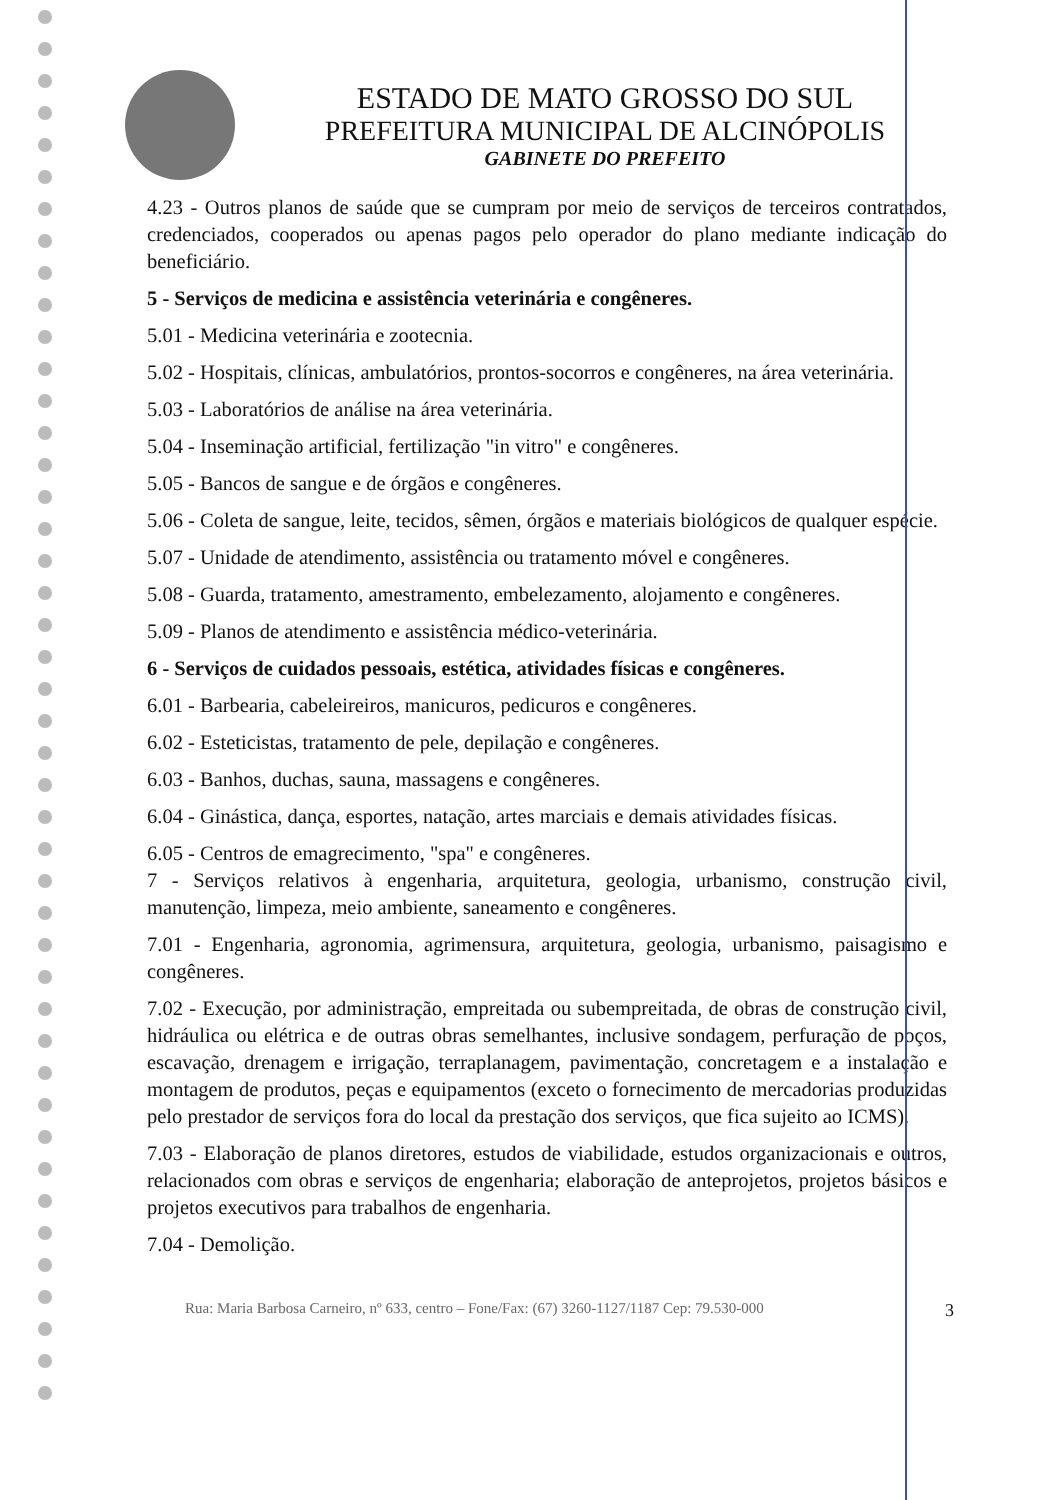ESTADO DE MATO GROSSO DO SUL
PREFEITURA MUNICIPAL DE ALCINÓPOLIS
GABINETE DO PREFEITO
4.23 - Outros planos de saúde que se cumpram por meio de serviços de terceiros contratados, credenciados, cooperados ou apenas pagos pelo operador do plano mediante indicação do beneficiário.
5 - Serviços de medicina e assistência veterinária e congêneres.
5.01 - Medicina veterinária e zootecnia.
5.02 - Hospitais, clínicas, ambulatórios, prontos-socorros e congêneres, na área veterinária.
5.03 - Laboratórios de análise na área veterinária.
5.04 - Inseminação artificial, fertilização "in vitro" e congêneres.
5.05 - Bancos de sangue e de órgãos e congêneres.
5.06 - Coleta de sangue, leite, tecidos, sêmen, órgãos e materiais biológicos de qualquer espécie.
5.07 - Unidade de atendimento, assistência ou tratamento móvel e congêneres.
5.08 - Guarda, tratamento, amestramento, embelezamento, alojamento e congêneres.
5.09 - Planos de atendimento e assistência médico-veterinária.
6 - Serviços de cuidados pessoais, estética, atividades físicas e congêneres.
6.01 - Barbearia, cabeleireiros, manicuros, pedicuros e congêneres.
6.02 - Esteticistas, tratamento de pele, depilação e congêneres.
6.03 - Banhos, duchas, sauna, massagens e congêneres.
6.04 - Ginástica, dança, esportes, natação, artes marciais e demais atividades físicas.
6.05 - Centros de emagrecimento, "spa" e congêneres.
7 - Serviços relativos à engenharia, arquitetura, geologia, urbanismo, construção civil, manutenção, limpeza, meio ambiente, saneamento e congêneres.
7.01 - Engenharia, agronomia, agrimensura, arquitetura, geologia, urbanismo, paisagismo e congêneres.
7.02 - Execução, por administração, empreitada ou subempreitada, de obras de construção civil, hidráulica ou elétrica e de outras obras semelhantes, inclusive sondagem, perfuração de poços, escavação, drenagem e irrigação, terraplanagem, pavimentação, concretagem e a instalação e montagem de produtos, peças e equipamentos (exceto o fornecimento de mercadorias produzidas pelo prestador de serviços fora do local da prestação dos serviços, que fica sujeito ao ICMS).
7.03 - Elaboração de planos diretores, estudos de viabilidade, estudos organizacionais e outros, relacionados com obras e serviços de engenharia; elaboração de anteprojetos, projetos básicos e projetos executivos para trabalhos de engenharia.
7.04 - Demolição.
Rua: Maria Barbosa Carneiro, nº 633, centro – Fone/Fax: (67) 3260-1127/1187 Cep: 79.530-000 3